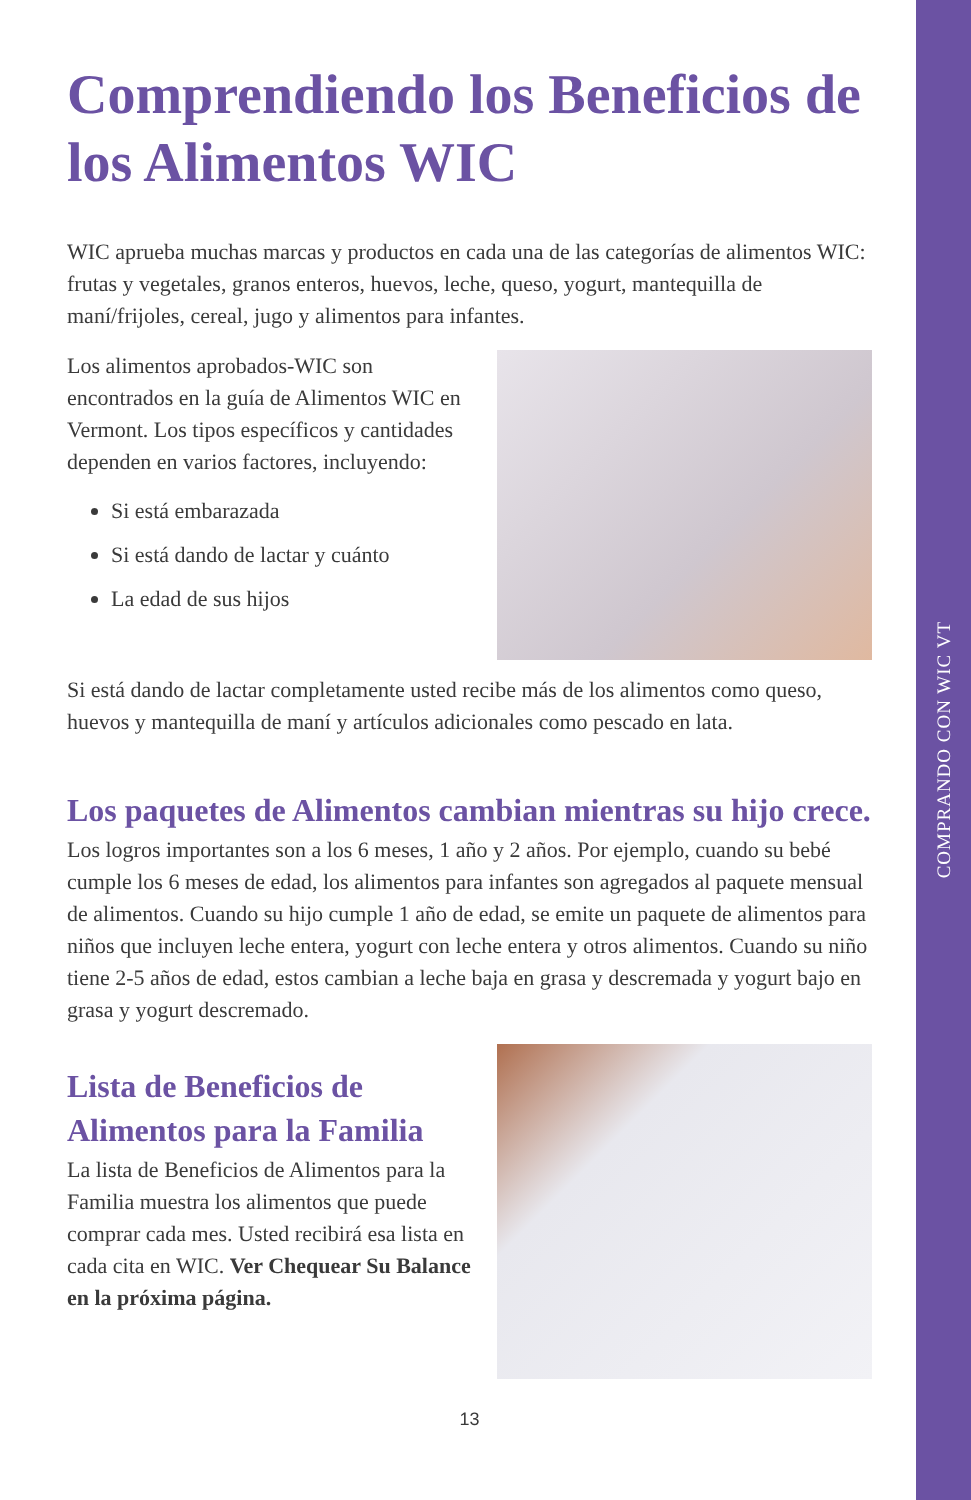COMPRANDO CON WIC VT
Comprendiendo los Beneficios de los Alimentos WIC
WIC aprueba muchas marcas y productos en cada una de las categorías de alimentos WIC: frutas y vegetales, granos enteros, huevos, leche, queso, yogurt, mantequilla de maní/frijoles, cereal, jugo y alimentos para infantes.
Los alimentos aprobados-WIC son encontrados en la guía de Alimentos WIC en Vermont. Los tipos específicos y cantidades dependen en varios factores, incluyendo:
Si está embarazada
Si está dando de lactar y cuánto
La edad de sus hijos
Si está dando de lactar completamente usted recibe más de los alimentos como queso, huevos y mantequilla de maní y artículos adicionales como pescado en lata.
Los paquetes de Alimentos cambian mientras su hijo crece.
Los logros importantes son a los 6 meses, 1 año y 2 años. Por ejemplo, cuando su bebé cumple los 6 meses de edad, los alimentos para infantes son agregados al paquete mensual de alimentos. Cuando su hijo cumple 1 año de edad, se emite un paquete de alimentos para niños que incluyen leche entera, yogurt con leche entera y otros alimentos. Cuando su niño tiene 2-5 años de edad, estos cambian a leche baja en grasa y descremada y yogurt bajo en grasa y yogurt descremado.
Lista de Beneficios de Alimentos para la Familia
La lista de Beneficios de Alimentos para la Familia muestra los alimentos que puede comprar cada mes. Usted recibirá esa lista en cada cita en WIC. Ver Chequear Su Balance en la próxima página.
13